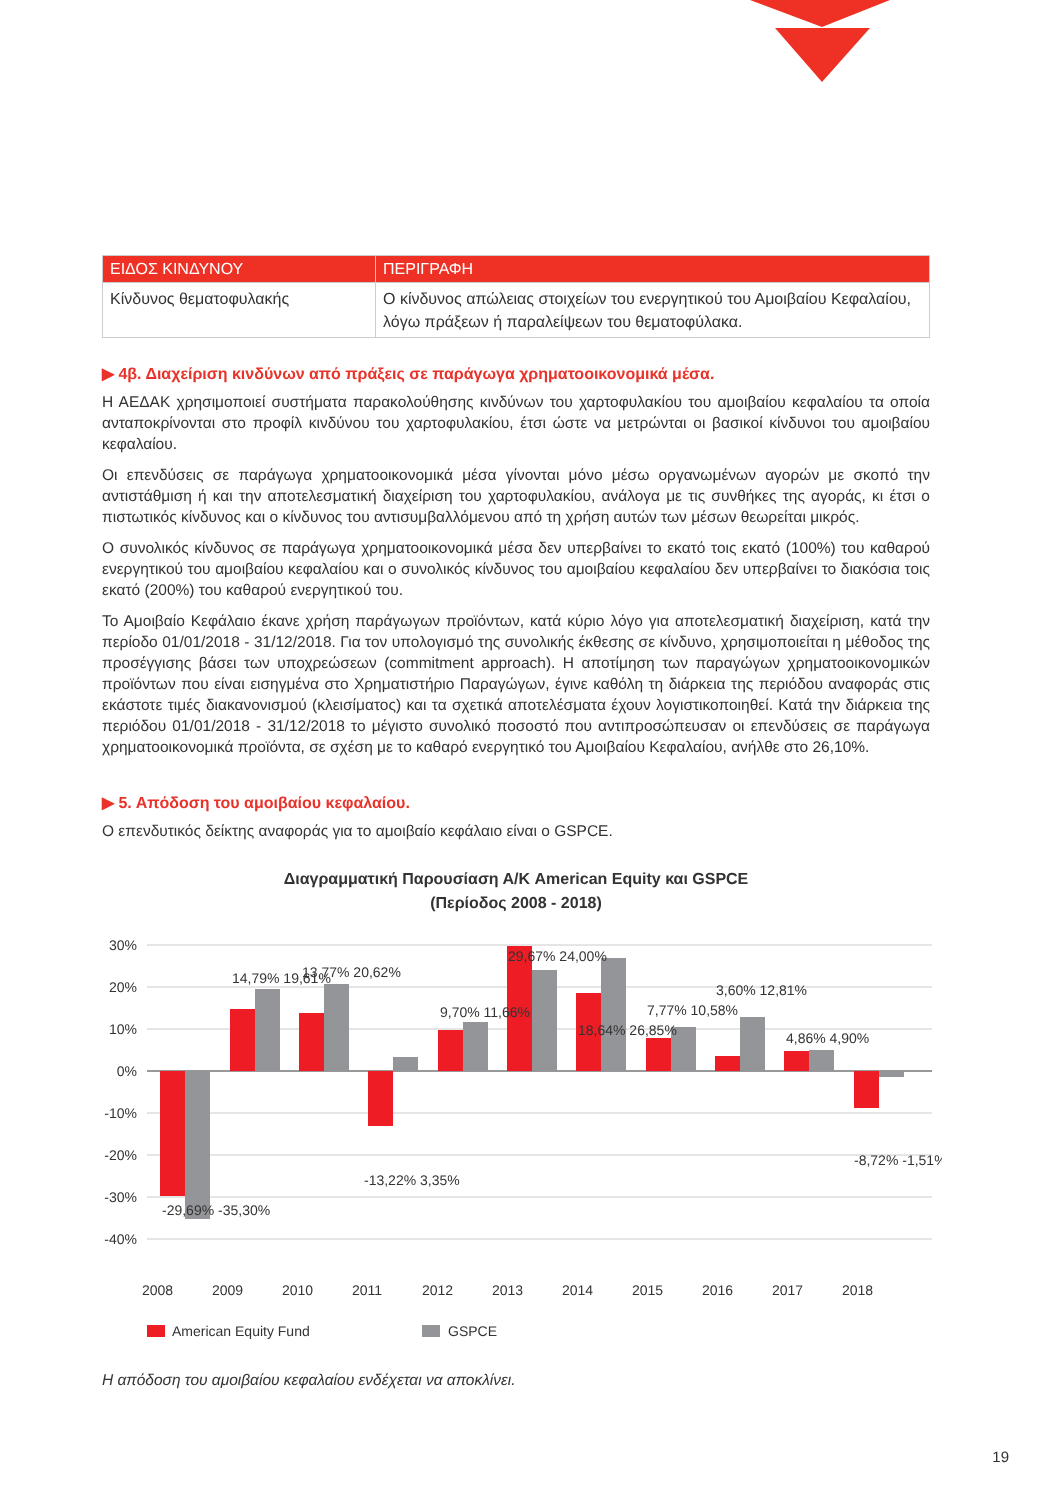| ΕΙΔΟΣ ΚΙΝΔΥΝΟΥ | ΠΕΡΙΓΡΑΦΗ |
| --- | --- |
| Κίνδυνος θεματοφυλακής | Ο κίνδυνος απώλειας στοιχείων του ενεργητικού του Αμοιβαίου Κεφαλαίου, λόγω πράξεων ή παραλείψεων του θεματοφύλακα. |
▶ 4β. Διαχείριση κινδύνων από πράξεις σε παράγωγα χρηματοοικονομικά μέσα.
Η ΑΕΔΑΚ χρησιμοποιεί συστήματα παρακολούθησης κινδύνων του χαρτοφυλακίου του αμοιβαίου κεφαλαίου τα οποία ανταποκρίνονται στο προφίλ κινδύνου του χαρτοφυλακίου, έτσι ώστε να μετρώνται οι βασικοί κίνδυνοι του αμοιβαίου κεφαλαίου.
Οι επενδύσεις σε παράγωγα χρηματοοικονομικά μέσα γίνονται μόνο μέσω οργανωμένων αγορών με σκοπό την αντιστάθμιση ή και την αποτελεσματική διαχείριση του χαρτοφυλακίου, ανάλογα με τις συνθήκες της αγοράς, κι έτσι ο πιστωτικός κίνδυνος και ο κίνδυνος του αντισυμβαλλόμενου από τη χρήση αυτών των μέσων θεωρείται μικρός.
Ο συνολικός κίνδυνος σε παράγωγα χρηματοοικονομικά μέσα δεν υπερβαίνει το εκατό τοις εκατό (100%) του καθαρού ενεργητικού του αμοιβαίου κεφαλαίου και ο συνολικός κίνδυνος του αμοιβαίου κεφαλαίου δεν υπερβαίνει το διακόσια τοις εκατό (200%) του καθαρού ενεργητικού του.
Το Αμοιβαίο Κεφάλαιο έκανε χρήση παράγωγων προϊόντων, κατά κύριο λόγο για αποτελεσματική διαχείριση, κατά την περίοδο 01/01/2018 - 31/12/2018. Για τον υπολογισμό της συνολικής έκθεσης σε κίνδυνο, χρησιμοποιείται η μέθοδος της προσέγγισης βάσει των υποχρεώσεων (commitment approach). Η αποτίμηση των παραγώγων χρηματοοικονομικών προϊόντων που είναι εισηγμένα στο Χρηματιστήριο Παραγώγων, έγινε καθόλη τη διάρκεια της περιόδου αναφοράς στις εκάστοτε τιμές διακανονισμού (κλεισίματος) και τα σχετικά αποτελέσματα έχουν λογιστικοποιηθεί. Κατά την διάρκεια της περιόδου 01/01/2018 - 31/12/2018 το μέγιστο συνολικό ποσοστό που αντιπροσώπευσαν οι επενδύσεις σε παράγωγα χρηματοοικονομικά προϊόντα, σε σχέση με το καθαρό ενεργητικό του Αμοιβαίου Κεφαλαίου, ανήλθε στο 26,10%.
▶ 5. Απόδοση του αμοιβαίου κεφαλαίου.
Ο επενδυτικός δείκτης αναφοράς για το αμοιβαίο κεφάλαιο είναι ο GSPCE.
Διαγραμματική Παρουσίαση Α/Κ American Equity και GSPCE
(Περίοδος 2008 - 2018)
30%
20%
10%
0%
-10%
-20%
-30%
-40%
2008
2009
2010
2011
2012
2013
2014
2015
2016
2017
2018
-29,69% -35,30%
14,79% 19,61%
13,77% 20,62%
-13,22% 3,35%
9,70% 11,66%
29,67% 24,00%
18,64% 26,85%
7,77% 10,58%
3,60% 12,81%
4,86% 4,90%
-8,72% -1,51%
American Equity Fund
GSPCE
Η απόδοση του αμοιβαίου κεφαλαίου ενδέχεται να αποκλίνει.
19